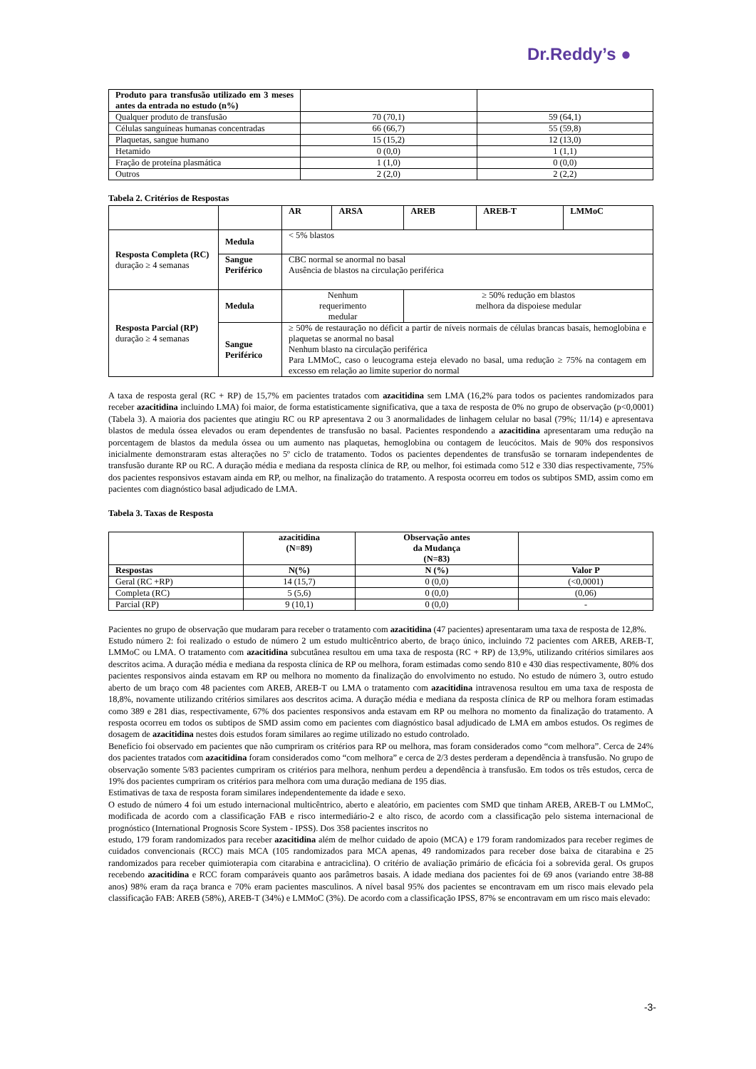Dr.Reddy’s ●
| Produto para transfusão utilizado em 3 meses antes da entrada no estudo (n%) | | |
| Qualquer produto de transfusão | 70 (70,1) | 59 (64,1) |
| Células sanguíneas humanas concentradas | 66 (66,7) | 55 (59,8) |
| Plaquetas, sangue humano | 15 (15,2) | 12 (13,0) |
| Hetamido | 0 (0,0) | 1 (1,1) |
| Fração de proteína plasmática | 1 (1,0) | 0 (0,0) |
| Outros | 2 (2,0) | 2 (2,2) |
Tabela 2. Critérios de Respostas
| | | AR | ARSA | AREB | AREB-T | LMMoC |
| Resposta Completa (RC) duração ≥ 4 semanas | Medula | < 5% blastos | | | | |
| | Sangue Periférico | CBC normal se anormal no basal Ausência de blastos na circulação periférica | | | | |
| Resposta Parcial (RP) duração ≥ 4 semanas | Medula | Nenhum requerimento medular | | ≥ 50% redução em blastos melhora da dispoiese medular | | |
| | Sangue Periférico | ≥ 50% de restauração no déficit a partir de níveis normais de células brancas basais, hemoglobina e plaquetas se anormal no basal Nenhum blasto na circulação periférica Para LMMoC, caso o leucograma esteja elevado no basal, uma redução ≥ 75% na contagem em excesso em relação ao limite superior do normal | | | | |
A taxa de resposta geral (RC + RP) de 15,7% em pacientes tratados com azacitidina sem LMA (16,2% para todos os pacientes randomizados para receber azacitidina incluindo LMA) foi maior, de forma estatisticamente significativa, que a taxa de resposta de 0% no grupo de observação (p<0,0001) (Tabela 3). A maioria dos pacientes que atingiu RC ou RP apresentava 2 ou 3 anormalidades de linhagem celular no basal (79%; 11/14) e apresentava blastos de medula óssea elevados ou eram dependentes de transfusão no basal. Pacientes respondendo a azacitidina apresentaram uma redução na porcentagem de blastos da medula óssea ou um aumento nas plaquetas, hemoglobina ou contagem de leucócitos. Mais de 90% dos responsivos inicialmente demonstraram estas alterações no 5º ciclo de tratamento. Todos os pacientes dependentes de transfusão se tornaram independentes de transfusão durante RP ou RC. A duração média e mediana da resposta clínica de RP, ou melhor, foi estimada como 512 e 330 dias respectivamente, 75% dos pacientes responsivos estavam ainda em RP, ou melhor, na finalização do tratamento. A resposta ocorreu em todos os subtipos SMD, assim como em pacientes com diagnóstico basal adjudicado de LMA.
Tabela 3. Taxas de Resposta
| | azacitidina (N=89) | Observação antes da Mudança (N=83) | |
| Respostas | N(%) | N (%) | Valor P |
| Geral (RC +RP) | 14 (15,7) | 0 (0,0) | (<0,0001) |
| Completa (RC) | 5 (5,6) | 0 (0,0) | (0,06) |
| Parcial (RP) | 9 (10,1) | 0 (0,0) | - |
Pacientes no grupo de observação que mudaram para receber o tratamento com azacitidina (47 pacientes) apresentaram uma taxa de resposta de 12,8%.
Estudo número 2: foi realizado o estudo de número 2 um estudo multicêntrico aberto, de braço único, incluindo 72 pacientes com AREB, AREB-T, LMMoC ou LMA. O tratamento com azacitidina subcutânea resultou em uma taxa de resposta (RC + RP) de 13,9%, utilizando critérios similares aos descritos acima. A duração média e mediana da resposta clínica de RP ou melhora, foram estimadas como sendo 810 e 430 dias respectivamente, 80% dos pacientes responsivos ainda estavam em RP ou melhora no momento da finalização do envolvimento no estudo. No estudo de número 3, outro estudo aberto de um braço com 48 pacientes com AREB, AREB-T ou LMA o tratamento com azacitidina intravenosa resultou em uma taxa de resposta de 18,8%, novamente utilizando critérios similares aos descritos acima. A duração média e mediana da resposta clínica de RP ou melhora foram estimadas como 389 e 281 dias, respectivamente, 67% dos pacientes responsivos anda estavam em RP ou melhora no momento da finalização do tratamento. A resposta ocorreu em todos os subtipos de SMD assim como em pacientes com diagnóstico basal adjudicado de LMA em ambos estudos. Os regimes de dosagem de azacitidina nestes dois estudos foram similares ao regime utilizado no estudo controlado.
Benefício foi observado em pacientes que não cumpriram os critérios para RP ou melhora, mas foram considerados como “com melhora”. Cerca de 24% dos pacientes tratados com azacitidina foram considerados como “com melhora” e cerca de 2/3 destes perderam a dependência à transfusão. No grupo de observação somente 5/83 pacientes cumpriram os critérios para melhora, nenhum perdeu a dependência à transfusão. Em todos os três estudos, cerca de 19% dos pacientes cumpriram os critérios para melhora com uma duração mediana de 195 dias.
Estimativas de taxa de resposta foram similares independentemente da idade e sexo.
O estudo de número 4 foi um estudo internacional multicêntrico, aberto e aleatório, em pacientes com SMD que tinham AREB, AREB-T ou LMMoC, modificada de acordo com a classificação FAB e risco intermediário-2 e alto risco, de acordo com a classificação pelo sistema internacional de prognóstico (International Prognosis Score System - IPSS). Dos 358 pacientes inscritos no
estudo, 179 foram randomizados para receber azacitidina além de melhor cuidado de apoio (MCA) e 179 foram randomizados para receber regimes de cuidados convencionais (RCC) mais MCA (105 randomizados para MCA apenas, 49 randomizados para receber dose baixa de citarabina e 25 randomizados para receber quimioterapia com citarabina e antraciclina). O critério de avaliação primário de eficácia foi a sobrevida geral. Os grupos recebendo azacitidina e RCC foram comparáveis quanto aos parâmetros basais. A idade mediana dos pacientes foi de 69 anos (variando entre 38-88 anos) 98% eram da raça branca e 70% eram pacientes masculinos. A nível basal 95% dos pacientes se encontravam em um risco mais elevado pela classificação FAB: AREB (58%), AREB-T (34%) e LMMoC (3%). De acordo com a classificação IPSS, 87% se encontravam em um risco mais elevado:
-3-